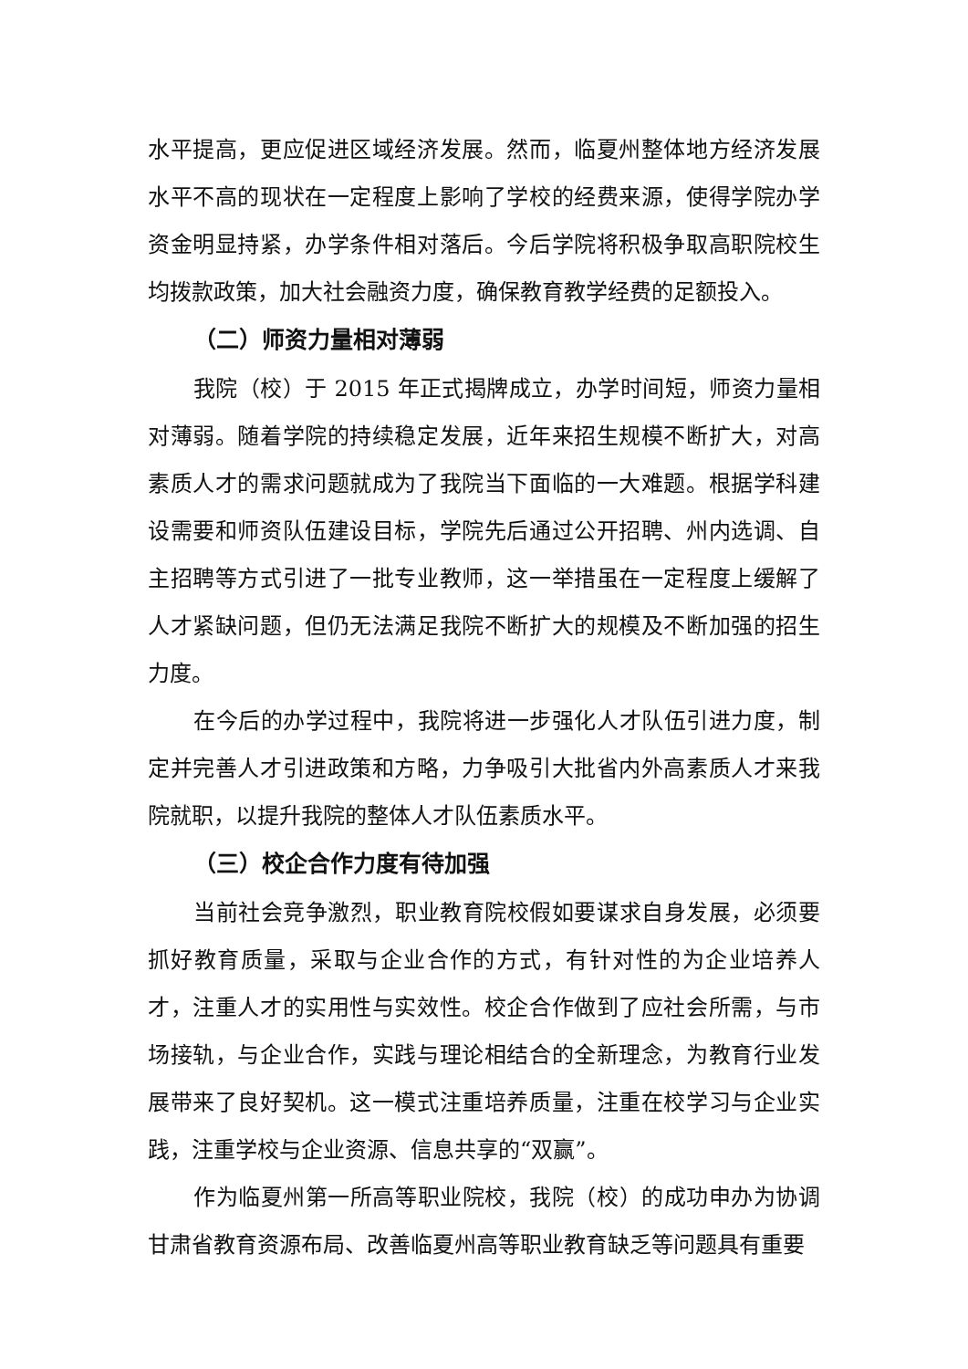水平提高，更应促进区域经济发展。然而，临夏州整体地方经济发展水平不高的现状在一定程度上影响了学校的经费来源，使得学院办学资金明显持紧，办学条件相对落后。今后学院将积极争取高职院校生均拨款政策，加大社会融资力度，确保教育教学经费的足额投入。
（二）师资力量相对薄弱
我院（校）于 2015 年正式揭牌成立，办学时间短，师资力量相对薄弱。随着学院的持续稳定发展，近年来招生规模不断扩大，对高素质人才的需求问题就成为了我院当下面临的一大难题。根据学科建设需要和师资队伍建设目标，学院先后通过公开招聘、州内选调、自主招聘等方式引进了一批专业教师，这一举措虽在一定程度上缓解了人才紧缺问题，但仍无法满足我院不断扩大的规模及不断加强的招生力度。
在今后的办学过程中，我院将进一步强化人才队伍引进力度，制定并完善人才引进政策和方略，力争吸引大批省内外高素质人才来我院就职，以提升我院的整体人才队伍素质水平。
（三）校企合作力度有待加强
当前社会竞争激烈，职业教育院校假如要谋求自身发展，必须要抓好教育质量，采取与企业合作的方式，有针对性的为企业培养人才，注重人才的实用性与实效性。校企合作做到了应社会所需，与市场接轨，与企业合作，实践与理论相结合的全新理念，为教育行业发展带来了良好契机。这一模式注重培养质量，注重在校学习与企业实践，注重学校与企业资源、信息共享的“双赢”。
作为临夏州第一所高等职业院校，我院（校）的成功申办为协调甘肃省教育资源布局、改善临夏州高等职业教育缺乏等问题具有重要